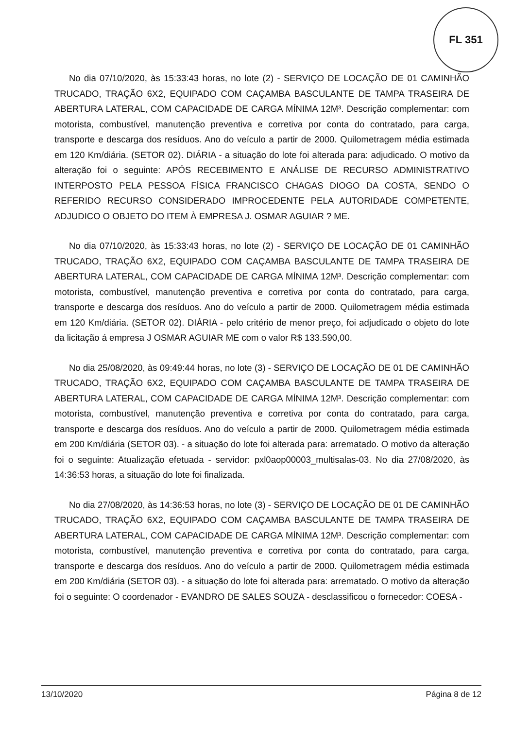FL 351
No dia 07/10/2020, às 15:33:43 horas, no lote (2) - SERVIÇO DE LOCAÇÃO DE 01 CAMINHÃO TRUCADO, TRAÇÃO 6X2, EQUIPADO COM CAÇAMBA BASCULANTE DE TAMPA TRASEIRA DE ABERTURA LATERAL, COM CAPACIDADE DE CARGA MÍNIMA 12M³. Descrição complementar: com motorista, combustível, manutenção preventiva e corretiva por conta do contratado, para carga, transporte e descarga dos resíduos. Ano do veículo a partir de 2000. Quilometragem média estimada em 120 Km/diária. (SETOR 02). DIÁRIA - a situação do lote foi alterada para: adjudicado. O motivo da alteração foi o seguinte: APÓS RECEBIMENTO E ANÁLISE DE RECURSO ADMINISTRATIVO INTERPOSTO PELA PESSOA FÍSICA FRANCISCO CHAGAS DIOGO DA COSTA, SENDO O REFERIDO RECURSO CONSIDERADO IMPROCEDENTE PELA AUTORIDADE COMPETENTE, ADJUDICO O OBJETO DO ITEM À EMPRESA J. OSMAR AGUIAR ? ME.
No dia 07/10/2020, às 15:33:43 horas, no lote (2) - SERVIÇO DE LOCAÇÃO DE 01 CAMINHÃO TRUCADO, TRAÇÃO 6X2, EQUIPADO COM CAÇAMBA BASCULANTE DE TAMPA TRASEIRA DE ABERTURA LATERAL, COM CAPACIDADE DE CARGA MÍNIMA 12M³. Descrição complementar: com motorista, combustível, manutenção preventiva e corretiva por conta do contratado, para carga, transporte e descarga dos resíduos. Ano do veículo a partir de 2000. Quilometragem média estimada em 120 Km/diária. (SETOR 02). DIÁRIA - pelo critério de menor preço, foi adjudicado o objeto do lote da licitação á empresa J OSMAR AGUIAR ME com o valor R$ 133.590,00.
No dia 25/08/2020, às 09:49:44 horas, no lote (3) - SERVIÇO DE LOCAÇÃO DE 01 DE CAMINHÃO TRUCADO, TRAÇÃO 6X2, EQUIPADO COM CAÇAMBA BASCULANTE DE TAMPA TRASEIRA DE ABERTURA LATERAL, COM CAPACIDADE DE CARGA MÍNIMA 12M³. Descrição complementar: com motorista, combustível, manutenção preventiva e corretiva por conta do contratado, para carga, transporte e descarga dos resíduos. Ano do veículo a partir de 2000. Quilometragem média estimada em 200 Km/diária (SETOR 03). - a situação do lote foi alterada para: arrematado. O motivo da alteração foi o seguinte: Atualização efetuada - servidor: pxl0aop00003_multisalas-03. No dia 27/08/2020, às 14:36:53 horas, a situação do lote foi finalizada.
No dia 27/08/2020, às 14:36:53 horas, no lote (3) - SERVIÇO DE LOCAÇÃO DE 01 DE CAMINHÃO TRUCADO, TRAÇÃO 6X2, EQUIPADO COM CAÇAMBA BASCULANTE DE TAMPA TRASEIRA DE ABERTURA LATERAL, COM CAPACIDADE DE CARGA MÍNIMA 12M³. Descrição complementar: com motorista, combustível, manutenção preventiva e corretiva por conta do contratado, para carga, transporte e descarga dos resíduos. Ano do veículo a partir de 2000. Quilometragem média estimada em 200 Km/diária (SETOR 03). - a situação do lote foi alterada para: arrematado. O motivo da alteração foi o seguinte: O coordenador - EVANDRO DE SALES SOUZA - desclassificou o fornecedor: COESA -
13/10/2020 Página 8 de 12